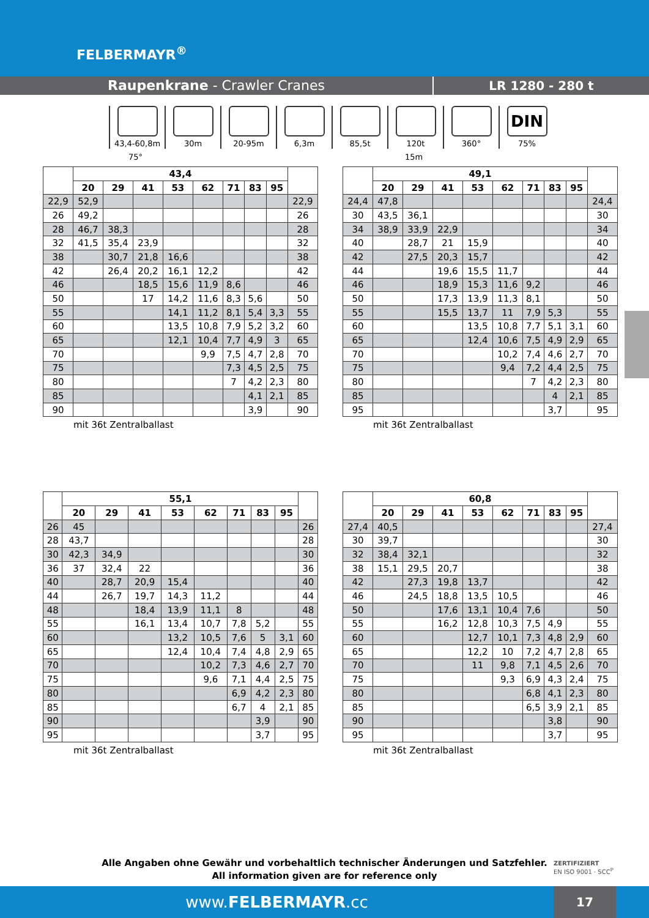FELBERMAYR<sup>®</sup>
Raupenkrane - Crawler Cranes LR 1280 - 280 t
43,4-60,8m 30m 20-95m 6,3m 85,5t 120t 360°
DIN
75%
75° 15m
| | 43,4 | | | | | | | | |
| --- | --- | --- | --- | --- | --- | --- | --- | --- | --- |
| | 20 | 29 | 41 | 53 | 62 | 71 | 83 | 95 | |
| 22,9 | 52,9 | | | | | | | | 22,9 |
| 26 | 49,2 | | | | | | | | 26 |
| 28 | 46,7 | 38,3 | | | | | | | 28 |
| 32 | 41,5 | 35,4 | 23,9 | | | | | | 32 |
| 38 | | 30,7 | 21,8 | 16,6 | | | | | 38 |
| 42 | | 26,4 | 20,2 | 16,1 | 12,2 | | | | 42 |
| 46 | | | 18,5 | 15,6 | 11,9 | 8,6 | | | 46 |
| 50 | | | 17 | 14,2 | 11,6 | 8,3 | 5,6 | | 50 |
| 55 | | | | 14,1 | 11,2 | 8,1 | 5,4 | 3,3 | 55 |
| 60 | | | | 13,5 | 10,8 | 7,9 | 5,2 | 3,2 | 60 |
| 65 | | | | 12,1 | 10,4 | 7,7 | 4,9 | 3 | 65 |
| 70 | | | | | 9,9 | 7,5 | 4,7 | 2,8 | 70 |
| 75 | | | | | | 7,3 | 4,5 | 2,5 | 75 |
| 80 | | | | | | 7 | 4,2 | 2,3 | 80 |
| 85 | | | | | | | 4,1 | 2,1 | 85 |
| 90 | | | | | | | 3,9 | | 90 |
mit 36t Zentralballast
| | 49,1 | | | | | | | | |
| --- | --- | --- | --- | --- | --- | --- | --- | --- | --- |
| | 20 | 29 | 41 | 53 | 62 | 71 | 83 | 95 | |
| 24,4 | 47,8 | | | | | | | | 24,4 |
| 30 | 43,5 | 36,1 | | | | | | | 30 |
| 34 | 38,9 | 33,9 | 22,9 | | | | | | 34 |
| 40 | | 28,7 | 21 | 15,9 | | | | | 40 |
| 42 | | 27,5 | 20,3 | 15,7 | | | | | 42 |
| 44 | | | 19,6 | 15,5 | 11,7 | | | | 44 |
| 46 | | | 18,9 | 15,3 | 11,6 | 9,2 | | | 46 |
| 50 | | | 17,3 | 13,9 | 11,3 | 8,1 | | | 50 |
| 55 | | | 15,5 | 13,7 | 11 | 7,9 | 5,3 | | 55 |
| 60 | | | | 13,5 | 10,8 | 7,7 | 5,1 | 3,1 | 60 |
| 65 | | | | 12,4 | 10,6 | 7,5 | 4,9 | 2,9 | 65 |
| 70 | | | | | 10,2 | 7,4 | 4,6 | 2,7 | 70 |
| 75 | | | | | 9,4 | 7,2 | 4,4 | 2,5 | 75 |
| 80 | | | | | | 7 | 4,2 | 2,3 | 80 |
| 85 | | | | | | | 4 | 2,1 | 85 |
| 95 | | | | | | | 3,7 | | 95 |
mit 36t Zentralballast
| | 55,1 | | | | | | | | |
| --- | --- | --- | --- | --- | --- | --- | --- | --- | --- |
| | 20 | 29 | 41 | 53 | 62 | 71 | 83 | 95 | |
| 26 | 45 | | | | | | | | 26 |
| 28 | 43,7 | | | | | | | | 28 |
| 30 | 42,3 | 34,9 | | | | | | | 30 |
| 36 | 37 | 32,4 | 22 | | | | | | 36 |
| 40 | | 28,7 | 20,9 | 15,4 | | | | | 40 |
| 44 | | 26,7 | 19,7 | 14,3 | 11,2 | | | | 44 |
| 48 | | | 18,4 | 13,9 | 11,1 | 8 | | | 48 |
| 55 | | | 16,1 | 13,4 | 10,7 | 7,8 | 5,2 | | 55 |
| 60 | | | | 13,2 | 10,5 | 7,6 | 5 | 3,1 | 60 |
| 65 | | | | 12,4 | 10,4 | 7,4 | 4,8 | 2,9 | 65 |
| 70 | | | | | 10,2 | 7,3 | 4,6 | 2,7 | 70 |
| 75 | | | | | 9,6 | 7,1 | 4,4 | 2,5 | 75 |
| 80 | | | | | | 6,9 | 4,2 | 2,3 | 80 |
| 85 | | | | | | 6,7 | 4 | 2,1 | 85 |
| 90 | | | | | | | 3,9 | | 90 |
| 95 | | | | | | | 3,7 | | 95 |
mit 36t Zentralballast
| | 60,8 | | | | | | | | |
| --- | --- | --- | --- | --- | --- | --- | --- | --- | --- |
| | 20 | 29 | 41 | 53 | 62 | 71 | 83 | 95 | |
| 27,4 | 40,5 | | | | | | | | 27,4 |
| 30 | 39,7 | | | | | | | | 30 |
| 32 | 38,4 | 32,1 | | | | | | | 32 |
| 38 | 15,1 | 29,5 | 20,7 | | | | | | 38 |
| 42 | | 27,3 | 19,8 | 13,7 | | | | | 42 |
| 46 | | 24,5 | 18,8 | 13,5 | 10,5 | | | | 46 |
| 50 | | | 17,6 | 13,1 | 10,4 | 7,6 | | | 50 |
| 55 | | | 16,2 | 12,8 | 10,3 | 7,5 | 4,9 | | 55 |
| 60 | | | | 12,7 | 10,1 | 7,3 | 4,8 | 2,9 | 60 |
| 65 | | | | 12,2 | 10 | 7,2 | 4,7 | 2,8 | 65 |
| 70 | | | | 11 | 9,8 | 7,1 | 4,5 | 2,6 | 70 |
| 75 | | | | | 9,3 | 6,9 | 4,3 | 2,4 | 75 |
| 80 | | | | | | 6,8 | 4,1 | 2,3 | 80 |
| 85 | | | | | | 6,5 | 3,9 | 2,1 | 85 |
| 90 | | | | | | | 3,8 | | 90 |
| 95 | | | | | | | 3,7 | | 95 |
mit 36t Zentralballast
Alle Angaben ohne Gewähr und vorbehaltlich technischer Änderungen und Satzfehler.
All information given are for reference only
ZERTIFIZIERT
EN ISO 9001 · SCC<sup>P</sup>
www.FELBERMAYR.cc
17